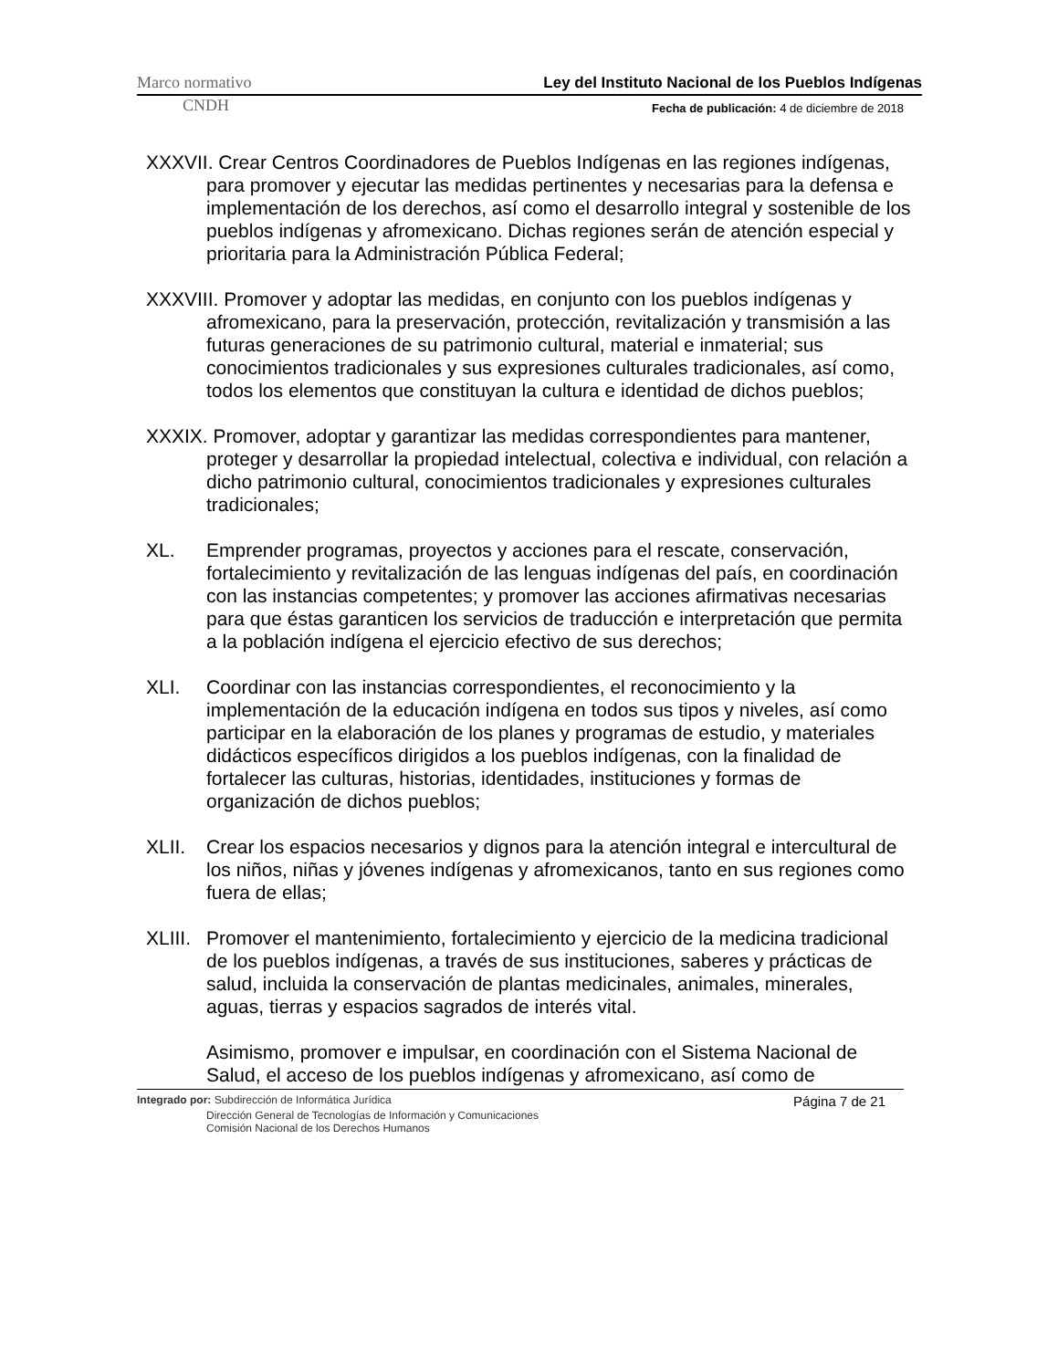Marco normativo Ley del Instituto Nacional de los Pueblos Indígenas
CNDH Fecha de publicación: 4 de diciembre de 2018
XXXVII. Crear Centros Coordinadores de Pueblos Indígenas en las regiones indígenas, para promover y ejecutar las medidas pertinentes y necesarias para la defensa e implementación de los derechos, así como el desarrollo integral y sostenible de los pueblos indígenas y afromexicano. Dichas regiones serán de atención especial y prioritaria para la Administración Pública Federal;
XXXVIII. Promover y adoptar las medidas, en conjunto con los pueblos indígenas y afromexicano, para la preservación, protección, revitalización y transmisión a las futuras generaciones de su patrimonio cultural, material e inmaterial; sus conocimientos tradicionales y sus expresiones culturales tradicionales, así como, todos los elementos que constituyan la cultura e identidad de dichos pueblos;
XXXIX. Promover, adoptar y garantizar las medidas correspondientes para mantener, proteger y desarrollar la propiedad intelectual, colectiva e individual, con relación a dicho patrimonio cultural, conocimientos tradicionales y expresiones culturales tradicionales;
XL. Emprender programas, proyectos y acciones para el rescate, conservación, fortalecimiento y revitalización de las lenguas indígenas del país, en coordinación con las instancias competentes; y promover las acciones afirmativas necesarias para que éstas garanticen los servicios de traducción e interpretación que permita a la población indígena el ejercicio efectivo de sus derechos;
XLI. Coordinar con las instancias correspondientes, el reconocimiento y la implementación de la educación indígena en todos sus tipos y niveles, así como participar en la elaboración de los planes y programas de estudio, y materiales didácticos específicos dirigidos a los pueblos indígenas, con la finalidad de fortalecer las culturas, historias, identidades, instituciones y formas de organización de dichos pueblos;
XLII. Crear los espacios necesarios y dignos para la atención integral e intercultural de los niños, niñas y jóvenes indígenas y afromexicanos, tanto en sus regiones como fuera de ellas;
XLIII. Promover el mantenimiento, fortalecimiento y ejercicio de la medicina tradicional de los pueblos indígenas, a través de sus instituciones, saberes y prácticas de salud, incluida la conservación de plantas medicinales, animales, minerales, aguas, tierras y espacios sagrados de interés vital.
Asimismo, promover e impulsar, en coordinación con el Sistema Nacional de Salud, el acceso de los pueblos indígenas y afromexicano, así como de
Integrado por: Subdirección de Informática Jurídica Página 7 de 21
Dirección General de Tecnologías de Información y Comunicaciones
Comisión Nacional de los Derechos Humanos